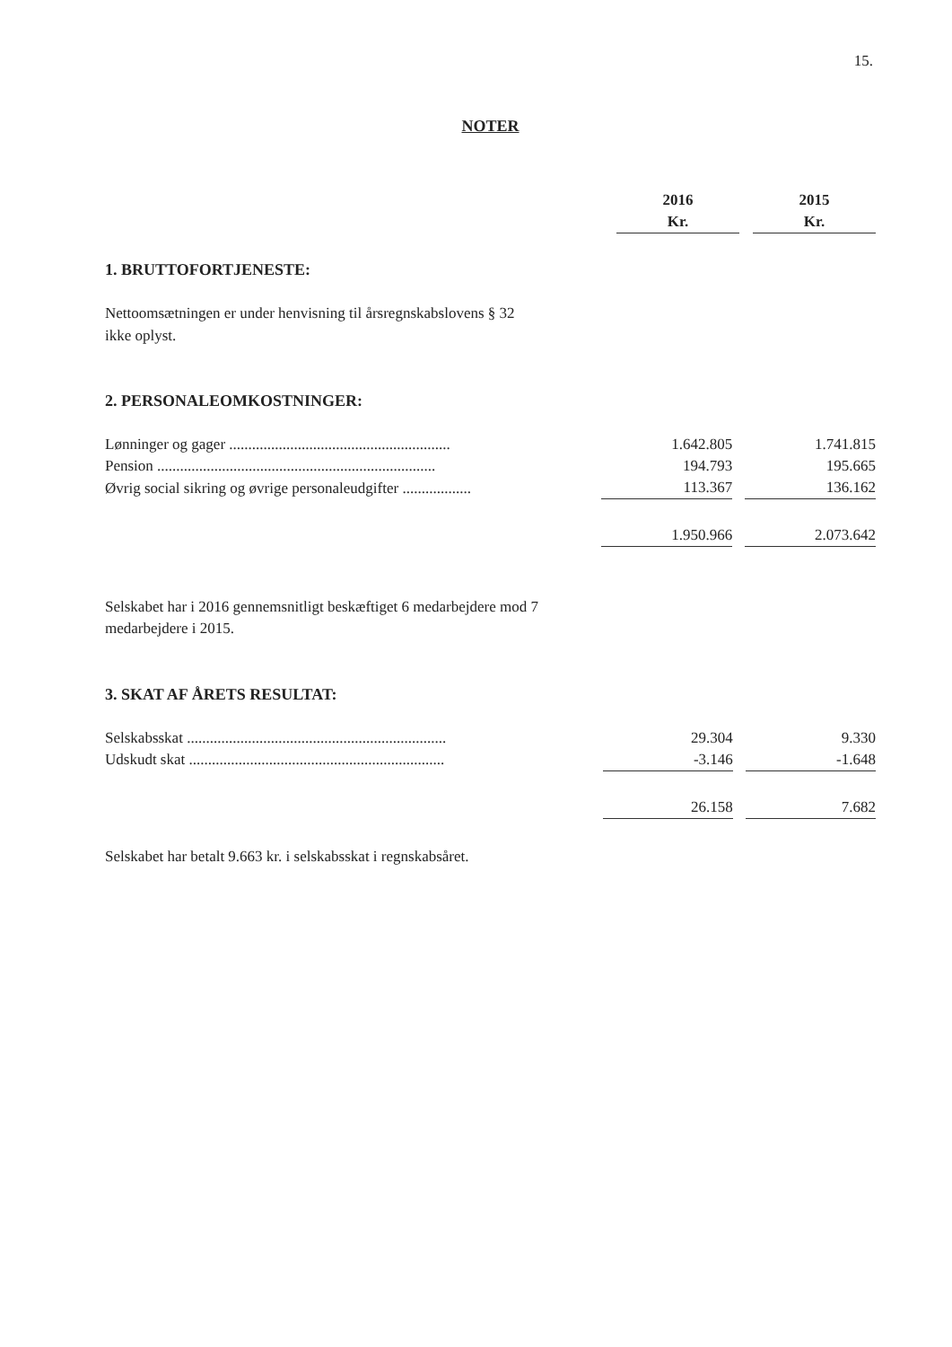15.
NOTER
| | 2016 | | 2015 |
| | Kr. | | Kr. |
1. BRUTTOFORTJENESTE:
Nettoomsætningen er under henvisning til årsregnskabslovens § 32
ikke oplyst.
2. PERSONALEOMKOSTNINGER:
| Lønninger og gager .......................................................... | 1.642.805 | | 1.741.815 |
| Pension ......................................................................... | 194.793 | | 195.665 |
| Øvrig social sikring og øvrige personaleudgifter .................. | 113.367 | | 136.162 |
| | 1.950.966 | | 2.073.642 |
Selskabet har i 2016 gennemsnitligt beskæftiget 6 medarbejdere mod 7
medarbejdere i 2015.
3. SKAT AF ÅRETS RESULTAT:
| Selskabsskat .................................................................... | 29.304 | | 9.330 |
| Udskudt skat ................................................................... | -3.146 | | -1.648 |
| | 26.158 | | 7.682 |
Selskabet har betalt 9.663 kr. i selskabsskat i regnskabsåret.